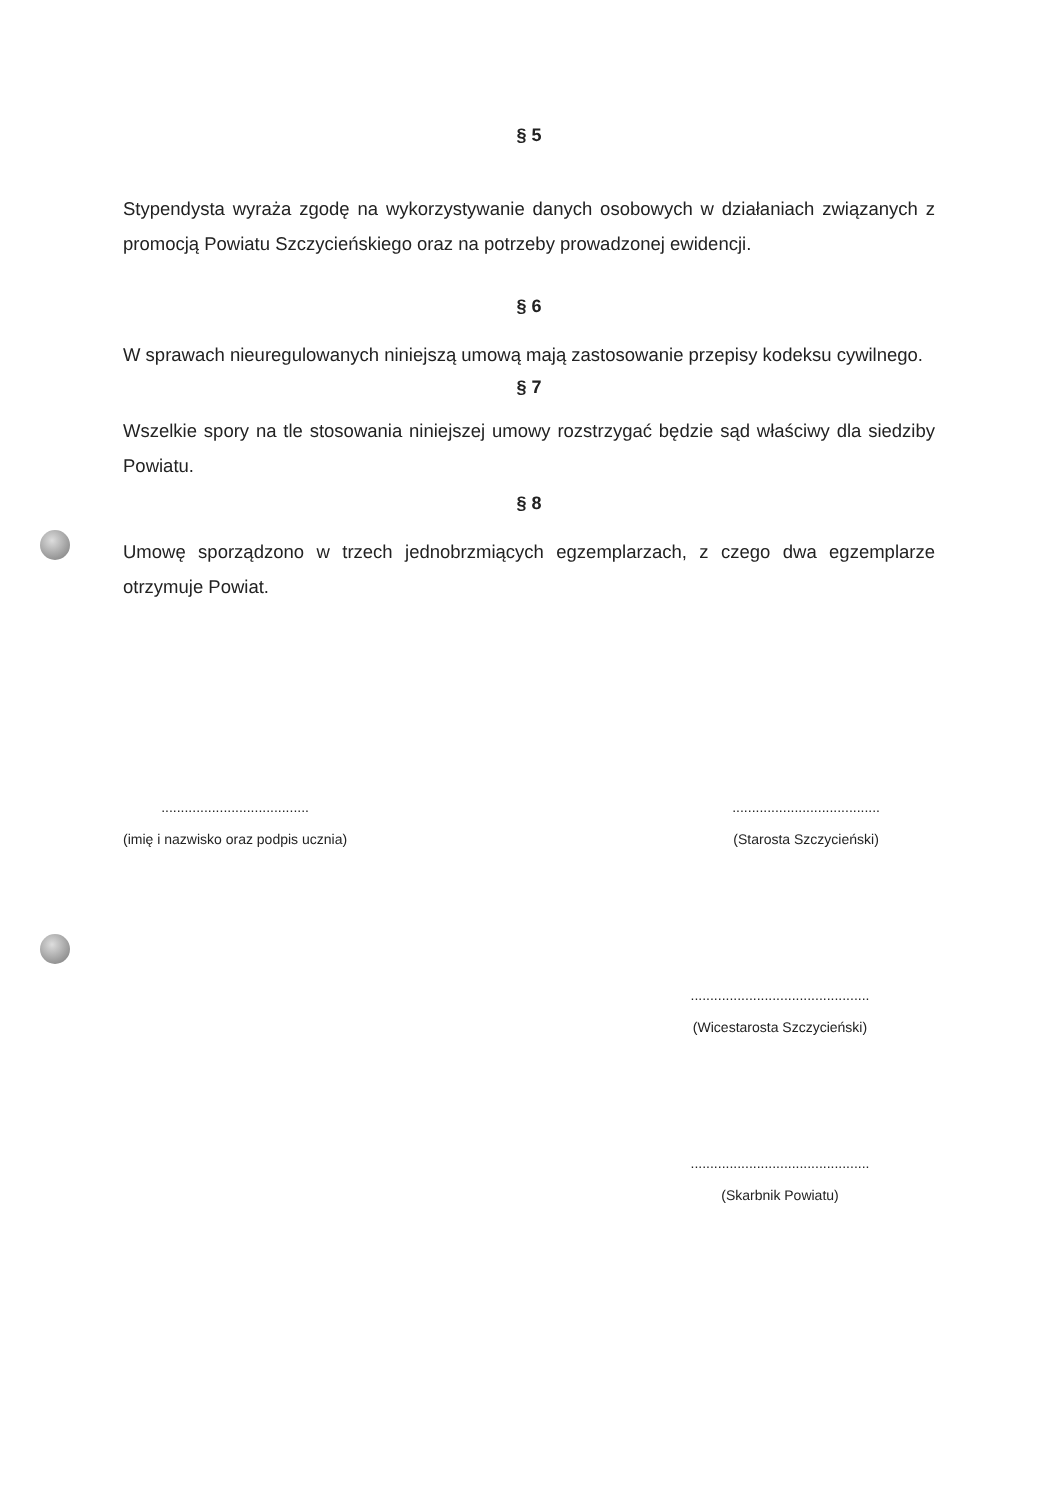§ 5
Stypendysta wyraża zgodę na wykorzystywanie danych osobowych w działaniach związanych z promocją Powiatu Szczycieńskiego oraz na potrzeby prowadzonej ewidencji.
§ 6
W sprawach nieuregulowanych niniejszą umową mają zastosowanie przepisy kodeksu cywilnego.
§ 7
Wszelkie spory na tle stosowania niniejszej umowy rozstrzygać będzie sąd właściwy dla siedziby Powiatu.
§ 8
Umowę sporządzono w trzech jednobrzmiących egzemplarzach, z czego dwa egzemplarze otrzymuje Powiat.
......................................
(imię i nazwisko oraz podpis ucznia)
......................................
(Starosta Szczycieński)
..............................................
(Wicestarosta Szczycieński)
..............................................
(Skarbnik Powiatu)